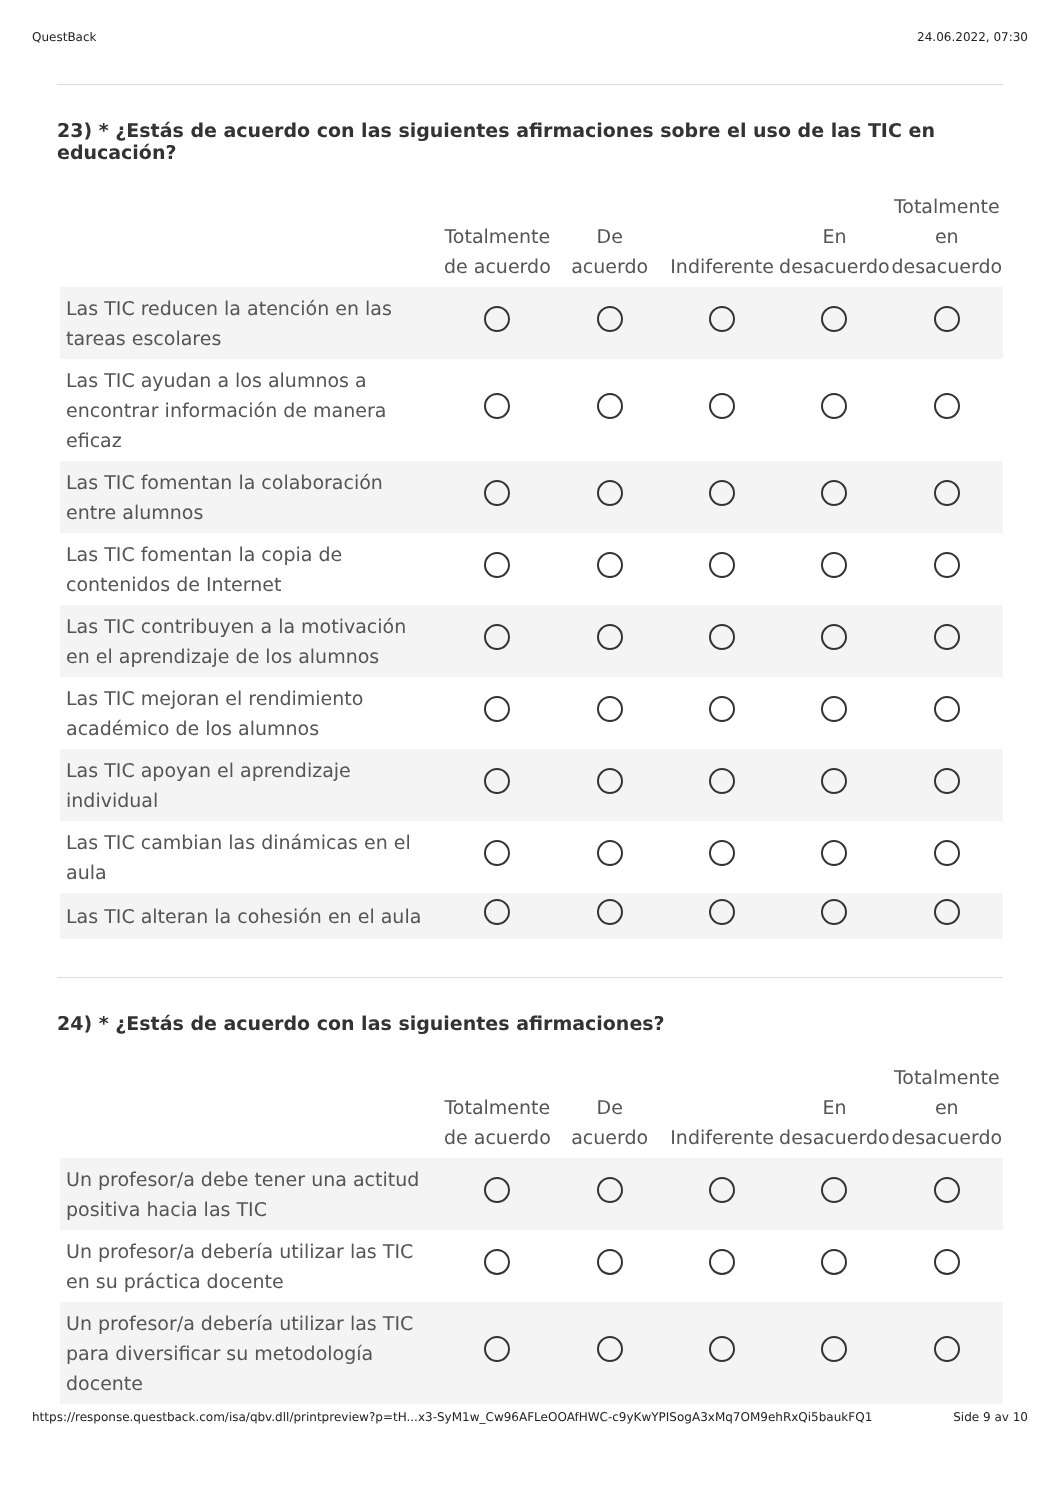QuestBack 24.06.2022, 07:30
23) * ¿Estás de acuerdo con las siguientes afirmaciones sobre el uso de las TIC en educación?
| | Totalmente de acuerdo | De acuerdo | Indiferente | En desacuerdo | Totalmente en desacuerdo |
| --- | --- | --- | --- | --- | --- |
| Las TIC reducen la atención en las tareas escolares | | | | | |
| Las TIC ayudan a los alumnos a encontrar información de manera eficaz | | | | | |
| Las TIC fomentan la colaboración entre alumnos | | | | | |
| Las TIC fomentan la copia de contenidos de Internet | | | | | |
| Las TIC contribuyen a la motivación en el aprendizaje de los alumnos | | | | | |
| Las TIC mejoran el rendimiento académico de los alumnos | | | | | |
| Las TIC apoyan el aprendizaje individual | | | | | |
| Las TIC cambian las dinámicas en el aula | | | | | |
| Las TIC alteran la cohesión en el aula | | | | | |
24) * ¿Estás de acuerdo con las siguientes afirmaciones?
| | Totalmente de acuerdo | De acuerdo | Indiferente | En desacuerdo | Totalmente en desacuerdo |
| --- | --- | --- | --- | --- | --- |
| Un profesor/a debe tener una actitud positiva hacia las TIC | | | | | |
| Un profesor/a debería utilizar las TIC en su práctica docente | | | | | |
| Un profesor/a debería utilizar las TIC para diversificar su metodología docente | | | | | |
https://response.questback.com/isa/qbv.dll/printpreview?p=tH...x3-SyM1w_Cw96AFLeOOAfHWC-c9yKwYPISogA3xMq7OM9ehRxQi5baukFQ1 Side 9 av 10